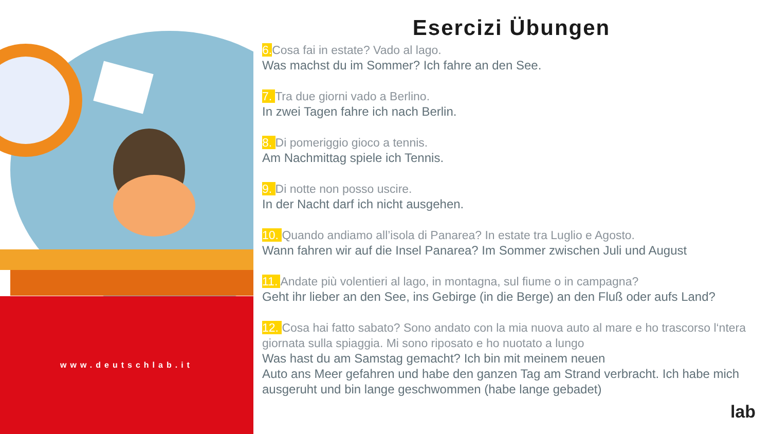www.deutschlab.it
Esercizi Übungen
6. Cosa fai in estate? Vado al lago.
Was machst du im Sommer? Ich fahre an den See.
7. Tra due giorni vado a Berlino.
In zwei Tagen fahre ich nach Berlin.
8. Di pomeriggio gioco a tennis.
Am Nachmittag spiele ich Tennis.
9. Di notte non posso uscire.
In der Nacht darf ich nicht ausgehen.
10. Quando andiamo all’isola di Panarea? In estate tra Luglio e Agosto.
Wann fahren wir auf die Insel Panarea? Im Sommer zwischen Juli und August
11. Andate più volentieri al lago, in montagna, sul fiume o in campagna?
Geht ihr lieber an den See, ins Gebirge (in die Berge) an den Fluß oder aufs Land?
12. Cosa hai fatto sabato? Sono andato con la mia nuova auto al mare e ho trascorso l‘ntera giornata sulla spiaggia. Mi sono riposato e ho nuotato a lungo
Was hast du am Samstag gemacht? Ich bin mit meinem neuen
Auto ans Meer gefahren und habe den ganzen Tag am Strand verbracht. Ich habe mich ausgeruht und bin lange geschwommen (habe lange gebadet)
lab